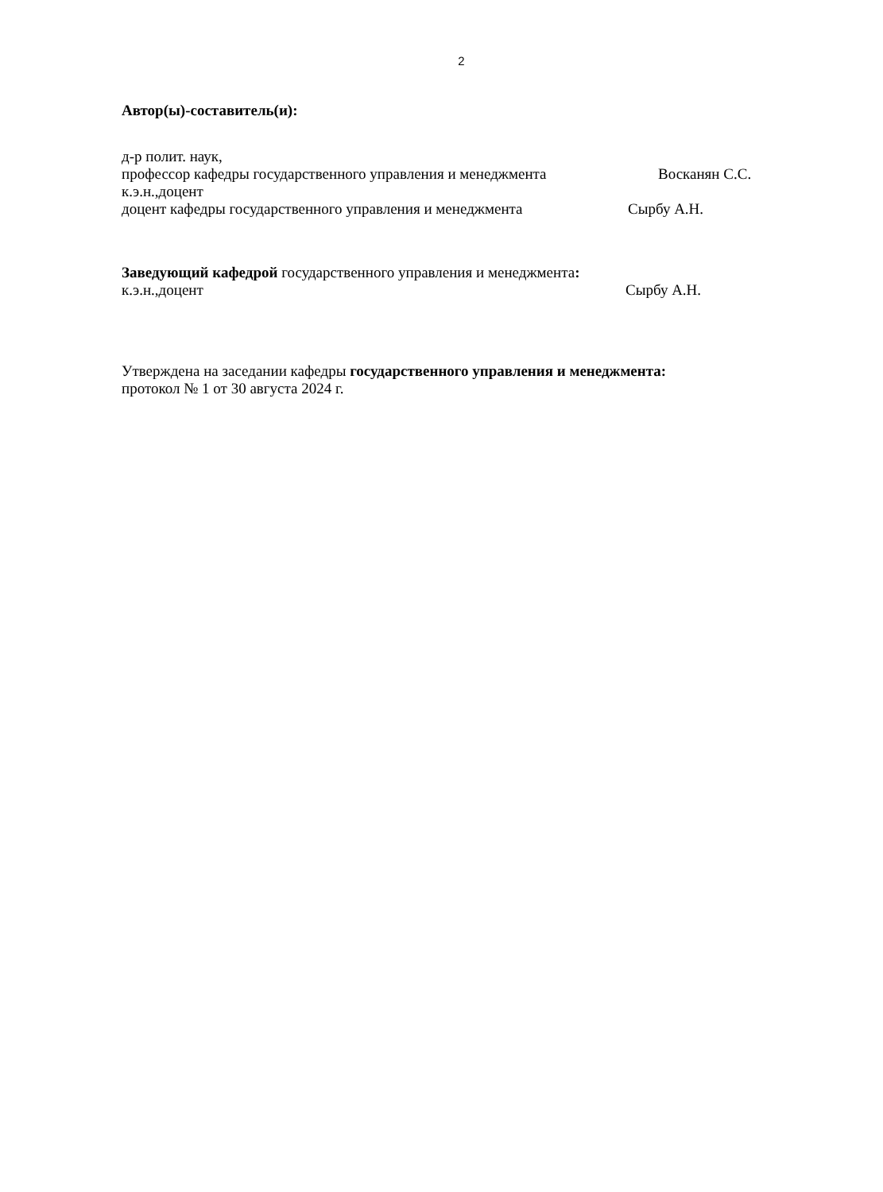2
Автор(ы)-составитель(и):
д-р полит. наук,
профессор кафедры государственного управления и менеджмента Восканян С.С.
к.э.н.,доцент
доцент кафедры государственного управления и менеджмента Сырбу А.Н.
Заведующий кафедрой государственного управления и менеджмента:
к.э.н.,доцент Сырбу А.Н.
Утверждена на заседании кафедры государственного управления и менеджмента:
протокол № 1 от 30 августа 2024 г.